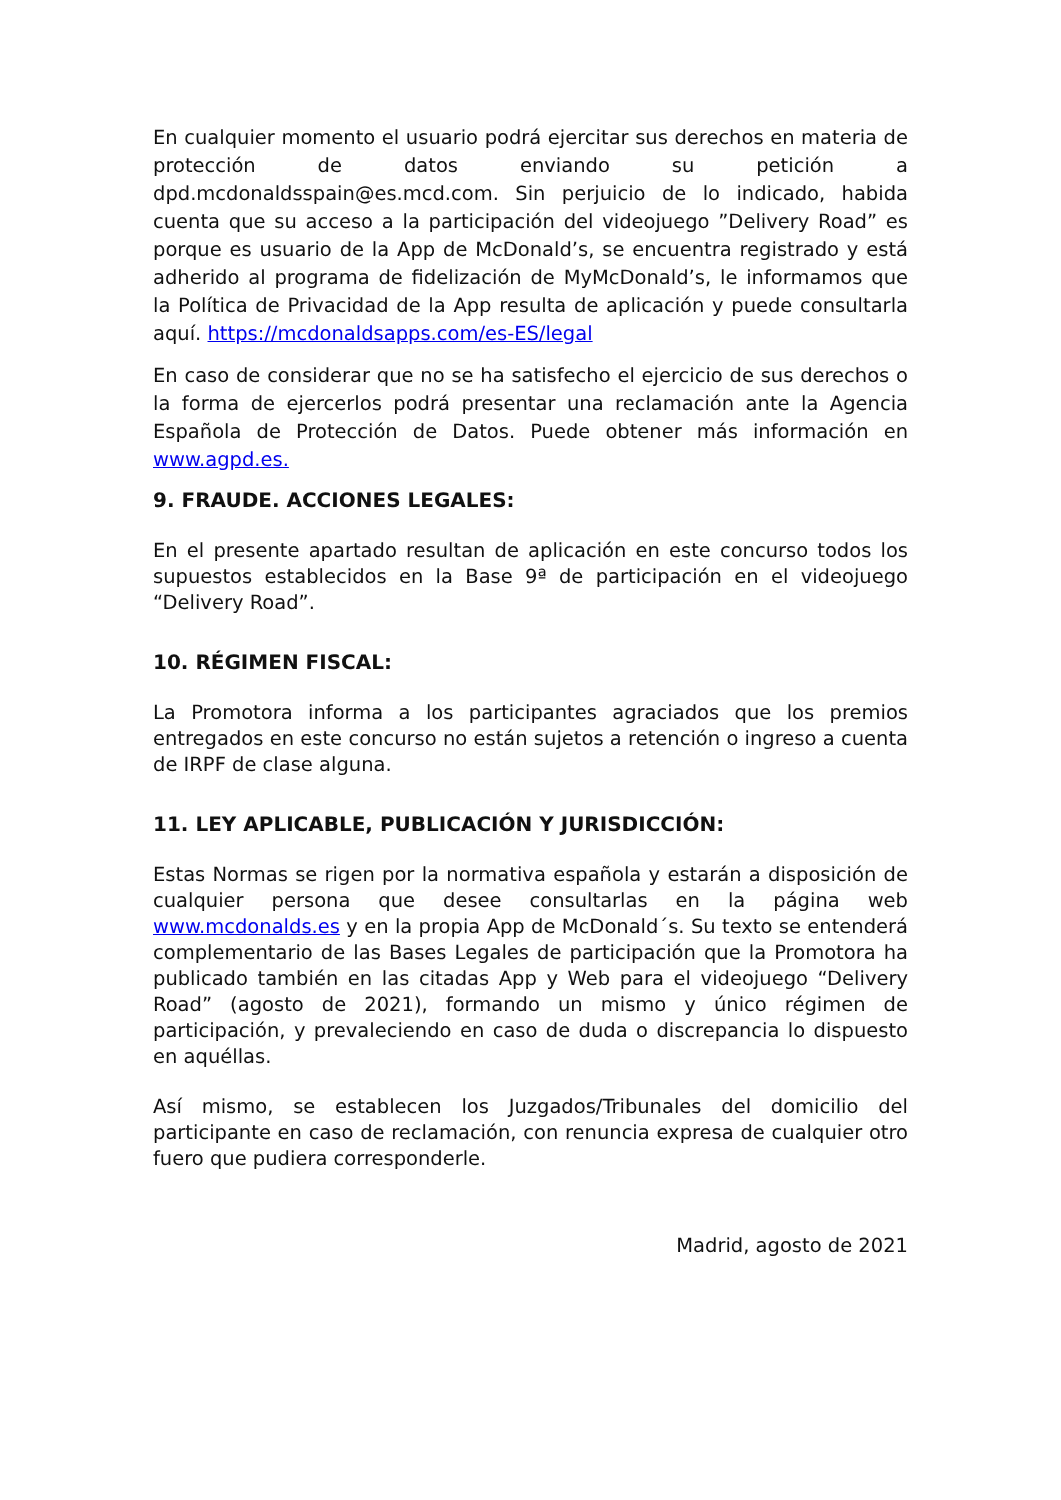En cualquier momento el usuario podrá ejercitar sus derechos en materia de protección de datos enviando su petición a dpd.mcdonaldsspain@es.mcd.com. Sin perjuicio de lo indicado, habida cuenta que su acceso a la participación del videojuego ”Delivery Road” es porque es usuario de la App de McDonald’s, se encuentra registrado y está adherido al programa de fidelización de MyMcDonald’s, le informamos que la Política de Privacidad de la App resulta de aplicación y puede consultarla aquí. https://mcdonaldsapps.com/es-ES/legal
En caso de considerar que no se ha satisfecho el ejercicio de sus derechos o la forma de ejercerlos podrá presentar una reclamación ante la Agencia Española de Protección de Datos. Puede obtener más información en www.agpd.es.
9. FRAUDE. ACCIONES LEGALES:
En el presente apartado resultan de aplicación en este concurso todos los supuestos establecidos en la Base 9ª de participación en el videojuego “Delivery Road”.
10. RÉGIMEN FISCAL:
La Promotora informa a los participantes agraciados que los premios entregados en este concurso no están sujetos a retención o ingreso a cuenta de IRPF de clase alguna.
11. LEY APLICABLE, PUBLICACIÓN Y JURISDICCIÓN:
Estas Normas se rigen por la normativa española y estarán a disposición de cualquier persona que desee consultarlas en la página web www.mcdonalds.es y en la propia App de McDonald´s. Su texto se entenderá complementario de las Bases Legales de participación que la Promotora ha publicado también en las citadas App y Web para el videojuego “Delivery Road” (agosto de 2021), formando un mismo y único régimen de participación, y prevaleciendo en caso de duda o discrepancia lo dispuesto en aquéllas.
Así mismo, se establecen los Juzgados/Tribunales del domicilio del participante en caso de reclamación, con renuncia expresa de cualquier otro fuero que pudiera corresponderle.
Madrid, agosto de 2021